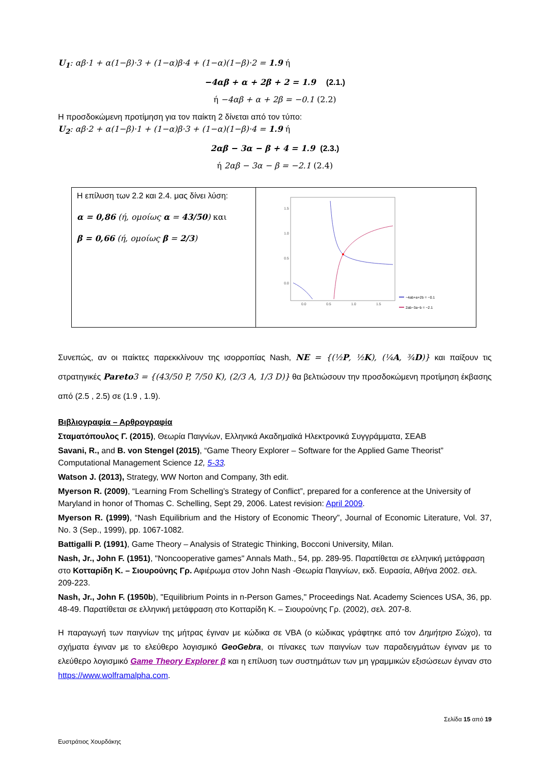U<sub>1</sub>: αβ·1 + α(1−β)·3 + (1−α)β·4 + (1−α)(1−β)·2 = 1.9 ή
−4αβ + α + 2β + 2 = 1.9 (2.1.)
ή −4αβ + α + 2β = −0.1 (2.2)
Η προσδοκώμενη προτίμηση για τον παίκτη 2 δίνεται από τον τύπο:
U<sub>2</sub>: αβ·2 + α(1−β)·1 + (1−α)β·3 + (1−α)(1−β)·4 = 1.9 ή
2αβ − 3α − β + 4 = 1.9 (2.3.)
ή 2αβ − 3α − β = −2.1 (2.4)
| Η επίλυση των 2.2 και 2.4. μας δίνει λύση: α = 0,86 (ή, ομοίως α = 43/50 ) και β = 0,66 (ή, ομοίως β = 2/3 ) | 1.5 1.0 0.5 0.0 0.0 0.5 1.0 1.5 −4ab+a+2b = −0.1 2ab−3a−b = −2.1 |
Συνεπώς, αν οι παίκτες παρεκκλίνουν της ισορροπίας Nash, NE = {(½P, ½K), (¼A, ¾D)} και παίξουν τις στρατηγικές Pareto3 = {(43/50 P, 7/50 K), (2/3 A, 1/3 D)} θα βελτιώσουν την προσδοκώμενη προτίμηση έκβασης από (2.5 , 2.5) σε (1.9 , 1.9).
Βιβλιογραφία – Αρθρογραφία
Σταματόπουλος Γ. (2015), Θεωρία Παιγνίων, Ελληνικά Ακαδημαϊκά Ηλεκτρονικά Συγγράμματα, ΣΕΑΒ
Savani, R., and B. von Stengel (2015), “Game Theory Explorer – Software for the Applied Game Theorist” Computational Management Science 12, 5-33.
Watson J. (2013), Strategy, WW Norton and Company, 3th edit.
Myerson R. (2009), “Learning From Schelling’s Strategy of Conflict”, prepared for a conference at the University of Maryland in honor of Thomas C. Schelling, Sept 29, 2006. Latest revision: April 2009.
Myerson R. (1999), “Nash Equilibrium and the History of Economic Theory”, Journal of Economic Literature, Vol. 37, No. 3 (Sep., 1999), pp. 1067-1082.
Battigalli P. (1991), Game Theory – Analysis of Strategic Thinking, Bocconi University, Milan.
Nash, Jr., John F. (1951), "Noncooperative games" Annals Math., 54, pp. 289-95. Παρατίθεται σε ελληνική μετάφραση στο Κοτταρίδη Κ. – Σιουρούνης Γρ. Αφιέρωμα στον John Nash -Θεωρία Παιγνίων, εκδ. Ευρασία, Αθήνα 2002. σελ. 209-223.
Nash, Jr., John F. (1950b), "Equilibrium Points in n-Person Games," Proceedings Nat. Academy Sciences USA, 36, pp. 48-49. Παρατίθεται σε ελληνική μετάφραση στο Κοτταρίδη Κ. – Σιουρούνης Γρ. (2002), σελ. 207-8.
Η παραγωγή των παιγνίων της μήτρας έγιναν με κώδικα σε VBA (ο κώδικας γράφτηκε από τον Δημήτριο Σώχο), τα σχήματα έγιναν με το ελεύθερο λογισμικό GeoGebra, οι πίνακες των παιγνίων των παραδειγμάτων έγιναν με το ελεύθερο λογισμικό Game Theory Explorer β και η επίλυση των συστημάτων των μη γραμμικών εξισώσεων έγιναν στο https://www.wolframalpha.com.
Σελίδα 15 από 19
Ευστράτιος Χουρδάκης